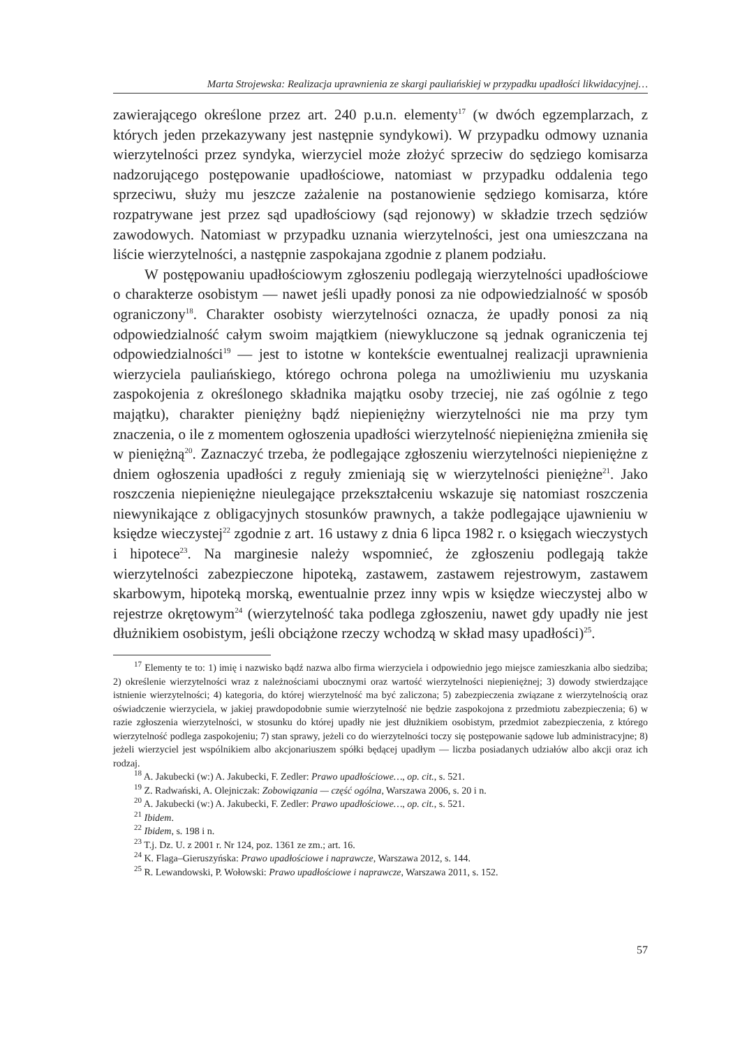Marta Strojewska: Realizacja uprawnienia ze skargi pauliańskiej w przypadku upadłości likwidacyjnej…
zawierającego określone przez art. 240 p.u.n. elementy<sup>17</sup> (w dwóch egzemplarzach, z których jeden przekazywany jest następnie syndykowi). W przypadku odmowy uznania wierzytelności przez syndyka, wierzyciel może złożyć sprzeciw do sędziego komisarza nadzorującego postępowanie upadłościowe, natomiast w przypadku oddalenia tego sprzeciwu, służy mu jeszcze zażalenie na postanowienie sędziego komisarza, które rozpatrywane jest przez sąd upadłościowy (sąd rejonowy) w składzie trzech sędziów zawodowych. Natomiast w przypadku uznania wierzytelności, jest ona umieszczana na liście wierzytelności, a następnie zaspokajana zgodnie z planem podziału.
W postępowaniu upadłościowym zgłoszeniu podlegają wierzytelności upadłościowe o charakterze osobistym — nawet jeśli upadły ponosi za nie odpowiedzialność w sposób ograniczony<sup>18</sup>. Charakter osobisty wierzytelności oznacza, że upadły ponosi za nią odpowiedzialność całym swoim majątkiem (niewykluczone są jednak ograniczenia tej odpowiedzialności<sup>19</sup> — jest to istotne w kontekście ewentualnej realizacji uprawnienia wierzyciela pauliańskiego, którego ochrona polega na umożliwieniu mu uzyskania zaspokojenia z określonego składnika majątku osoby trzeciej, nie zaś ogólnie z tego majątku), charakter pieniężny bądź niepieniężny wierzytelności nie ma przy tym znaczenia, o ile z momentem ogłoszenia upadłości wierzytelność niepieniężna zmieniła się w pieniężną<sup>20</sup>. Zaznaczyć trzeba, że podlegające zgłoszeniu wierzytelności niepieniężne z dniem ogłoszenia upadłości z reguły zmieniają się w wierzytelności pieniężne<sup>21</sup>. Jako roszczenia niepieniężne nieulegające przekształceniu wskazuje się natomiast roszczenia niewynikające z obligacyjnych stosunków prawnych, a także podlegające ujawnieniu w księdze wieczystej<sup>22</sup> zgodnie z art. 16 ustawy z dnia 6 lipca 1982 r. o księgach wieczystych i hipotece<sup>23</sup>. Na marginesie należy wspomnieć, że zgłoszeniu podlegają także wierzytelności zabezpieczone hipoteką, zastawem, zastawem rejestrowym, zastawem skarbowym, hipoteką morską, ewentualnie przez inny wpis w księdze wieczystej albo w rejestrze okrętowym<sup>24</sup> (wierzytelność taka podlega zgłoszeniu, nawet gdy upadły nie jest dłużnikiem osobistym, jeśli obciążone rzeczy wchodzą w skład masy upadłości)<sup>25</sup>.
<sup>17</sup> Elementy te to: 1) imię i nazwisko bądź nazwa albo firma wierzyciela i odpowiednio jego miejsce zamieszkania albo siedziba; 2) określenie wierzytelności wraz z należnościami ubocznymi oraz wartość wierzytelności niepieniężnej; 3) dowody stwierdzające istnienie wierzytelności; 4) kategoria, do której wierzytelność ma być zaliczona; 5) zabezpieczenia związane z wierzytelnością oraz oświadczenie wierzyciela, w jakiej prawdopodobnie sumie wierzytelność nie będzie zaspokojona z przedmiotu zabezpieczenia; 6) w razie zgłoszenia wierzytelności, w stosunku do której upadły nie jest dłużnikiem osobistym, przedmiot zabezpieczenia, z którego wierzytelność podlega zaspokojeniu; 7) stan sprawy, jeżeli co do wierzytelności toczy się postępowanie sądowe lub administracyjne; 8) jeżeli wierzyciel jest wspólnikiem albo akcjonariuszem spółki będącej upadłym — liczba posiadanych udziałów albo akcji oraz ich rodzaj.
<sup>18</sup> A. Jakubecki (w:) A. Jakubecki, F. Zedler: Prawo upadłościowe…, op. cit., s. 521.
<sup>19</sup> Z. Radwański, A. Olejniczak: Zobowiązania — część ogólna, Warszawa 2006, s. 20 i n.
<sup>20</sup> A. Jakubecki (w:) A. Jakubecki, F. Zedler: Prawo upadłościowe…, op. cit., s. 521.
<sup>21</sup> Ibidem.
<sup>22</sup> Ibidem, s. 198 i n.
<sup>23</sup> T.j. Dz. U. z 2001 r. Nr 124, poz. 1361 ze zm.; art. 16.
<sup>24</sup> K. Flaga–Gieruszyńska: Prawo upadłościowe i naprawcze, Warszawa 2012, s. 144.
<sup>25</sup> R. Lewandowski, P. Wołowski: Prawo upadłościowe i naprawcze, Warszawa 2011, s. 152.
57